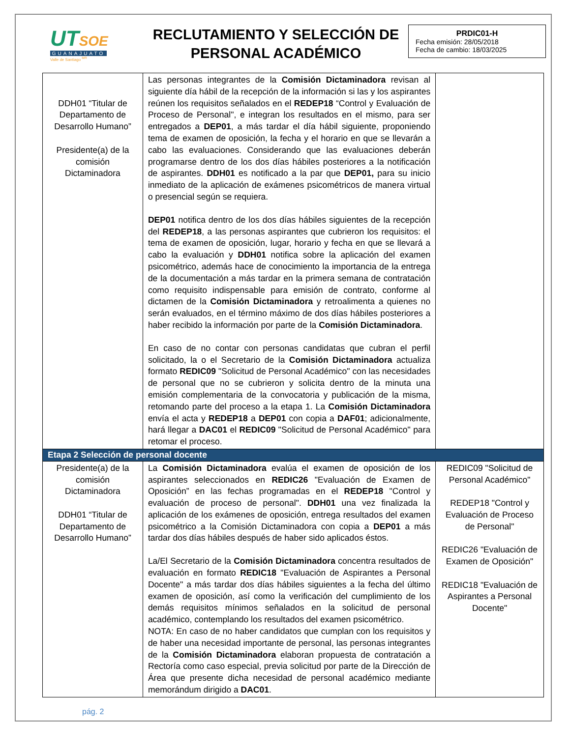UTSOE
GUANAJUATO
Valle de Santiago <sup>MR</sup>
RECLUTAMIENTO Y SELECCIÓN DE
PERSONAL ACADÉMICO
PRDIC01-H
Fecha emisión: 28/05/2018
Fecha de cambio: 18/03/2025
| DDH01 “Titular de Departamento de Desarrollo Humano” Presidente(a) de la comisión Dictaminadora | Las personas integrantes de la Comisión Dictaminadora revisan al siguiente día hábil de la recepción de la información si las y los aspirantes reúnen los requisitos señalados en el REDEP18 “Control y Evaluación de Proceso de Personal", e integran los resultados en el mismo, para ser entregados a DEP01 , a más tardar el día hábil siguiente, proponiendo tema de examen de oposición, la fecha y el horario en que se llevarán a cabo las evaluaciones. Considerando que las evaluaciones deberán programarse dentro de los dos días hábiles posteriores a la notificación de aspirantes. DDH01 es notificado a la par que DEP01, para su inicio inmediato de la aplicación de exámenes psicométricos de manera virtual o presencial según se requiera. DEP01 notifica dentro de los dos días hábiles siguientes de la recepción del REDEP18 , a las personas aspirantes que cubrieron los requisitos: el tema de examen de oposición, lugar, horario y fecha en que se llevará a cabo la evaluación y DDH01 notifica sobre la aplicación del examen psicométrico, además hace de conocimiento la importancia de la entrega de la documentación a más tardar en la primera semana de contratación como requisito indispensable para emisión de contrato, conforme al dictamen de la Comisión Dictaminadora y retroalimenta a quienes no serán evaluados, en el término máximo de dos días hábiles posteriores a haber recibido la información por parte de la Comisión Dictaminadora . En caso de no contar con personas candidatas que cubran el perfil solicitado, la o el Secretario de la Comisión Dictaminadora actualiza formato REDIC09 "Solicitud de Personal Académico" con las necesidades de personal que no se cubrieron y solicita dentro de la minuta una emisión complementaria de la convocatoria y publicación de la misma, retomando parte del proceso a la etapa 1. La Comisión Dictaminadora envía el acta y REDEP18 a DEP01 con copia a DAF01 ; adicionalmente, hará llegar a DAC01 el REDIC09 "Solicitud de Personal Académico" para retomar el proceso. | |
| Etapa 2 Selección de personal docente | | |
| Presidente(a) de la comisión Dictaminadora DDH01 “Titular de Departamento de Desarrollo Humano” | La Comisión Dictaminadora evalúa el examen de oposición de los aspirantes seleccionados en REDIC26 "Evaluación de Examen de Oposición” en las fechas programadas en el REDEP18 "Control y evaluación de proceso de personal". DDH01 una vez finalizada la aplicación de los exámenes de oposición, entrega resultados del examen psicométrico a la Comisión Dictaminadora con copia a DEP01 a más tardar dos días hábiles después de haber sido aplicados éstos. La/El Secretario de la Comisión Dictaminadora concentra resultados de evaluación en formato REDIC18 "Evaluación de Aspirantes a Personal Docente" a más tardar dos días hábiles siguientes a la fecha del último examen de oposición, así como la verificación del cumplimiento de los demás requisitos mínimos señalados en la solicitud de personal académico, contemplando los resultados del examen psicométrico. NOTA: En caso de no haber candidatos que cumplan con los requisitos y de haber una necesidad importante de personal, las personas integrantes de la Comisión Dictaminadora elaboran propuesta de contratación a Rectoría como caso especial, previa solicitud por parte de la Dirección de Área que presente dicha necesidad de personal académico mediante memorándum dirigido a DAC01 . | REDIC09 "Solicitud de Personal Académico" REDEP18 "Control y Evaluación de Proceso de Personal" REDIC26 "Evaluación de Examen de Oposición" REDIC18 "Evaluación de Aspirantes a Personal Docente" |
pág. 2